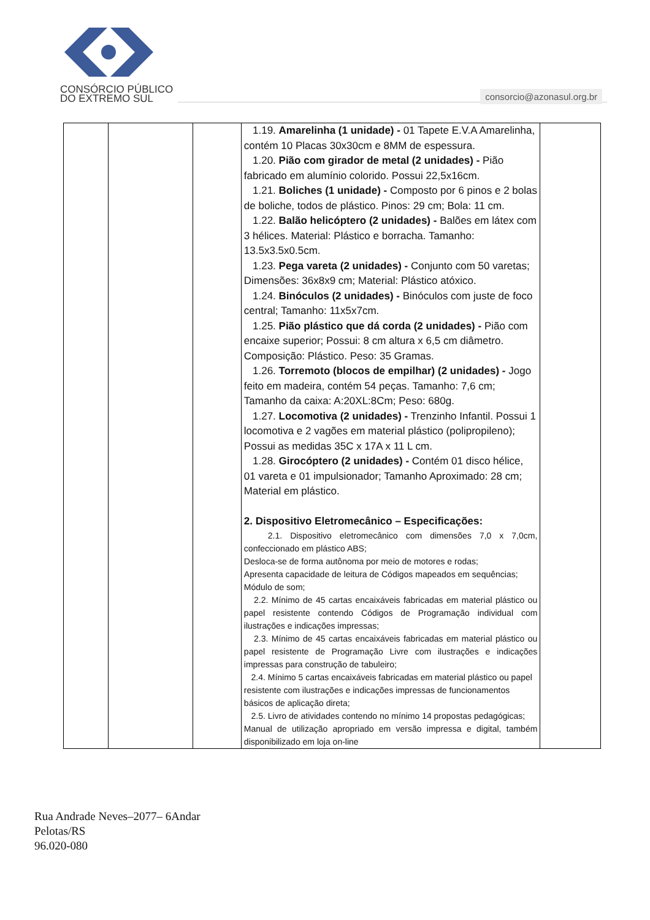CONSÓRCIO PÚBLICO
DO EXTREMO SUL
consorcio@azonasul.org.br
| | | | 1.19. Amarelinha (1 unidade) - 01 Tapete E.V.A Amarelinha, contém 10 Placas 30x30cm e 8MM de espessura. 1.20. Pião com girador de metal (2 unidades) - Pião fabricado em alumínio colorido. Possui 22,5x16cm. 1.21. Boliches (1 unidade) - Composto por 6 pinos e 2 bolas de boliche, todos de plástico. Pinos: 29 cm; Bola: 11 cm. 1.22. Balão helicóptero (2 unidades) - Balões em látex com 3 hélices. Material: Plástico e borracha. Tamanho: 13.5x3.5x0.5cm. 1.23. Pega vareta (2 unidades) - Conjunto com 50 varetas; Dimensões: 36x8x9 cm; Material: Plástico atóxico. 1.24. Binóculos (2 unidades) - Binóculos com juste de foco central; Tamanho: 11x5x7cm. 1.25. Pião plástico que dá corda (2 unidades) - Pião com encaixe superior; Possui: 8 cm altura x 6,5 cm diâmetro. Composição: Plástico. Peso: 35 Gramas. 1.26. Torremoto (blocos de empilhar) (2 unidades) - Jogo feito em madeira, contém 54 peças. Tamanho: 7,6 cm; Tamanho da caixa: A:20XL:8Cm; Peso: 680g. 1.27. Locomotiva (2 unidades) - Trenzinho Infantil. Possui 1 locomotiva e 2 vagões em material plástico (polipropileno); Possui as medidas 35C x 17A x 11 L cm. 1.28. Girocóptero (2 unidades) - Contém 01 disco hélice, 01 vareta e 01 impulsionador; Tamanho Aproximado: 28 cm; Material em plástico. 2. Dispositivo Eletromecânico – Especificações: 2.1. Dispositivo eletromecânico com dimensões 7,0 x 7,0cm, confeccionado em plástico ABS; Desloca-se de forma autônoma por meio de motores e rodas; Apresenta capacidade de leitura de Códigos mapeados em sequências; Módulo de som; 2.2. Mínimo de 45 cartas encaixáveis fabricadas em material plástico ou papel resistente contendo Códigos de Programação individual com ilustrações e indicações impressas; 2.3. Mínimo de 45 cartas encaixáveis fabricadas em material plástico ou papel resistente de Programação Livre com ilustrações e indicações impressas para construção de tabuleiro; 2.4. Mínimo 5 cartas encaixáveis fabricadas em material plástico ou papel resistente com ilustrações e indicações impressas de funcionamentos básicos de aplicação direta; 2.5. Livro de atividades contendo no mínimo 14 propostas pedagógicas; Manual de utilização apropriado em versão impressa e digital, também disponibilizado em loja on-line | |
Rua Andrade Neves–2077– 6Andar
Pelotas/RS
96.020-080